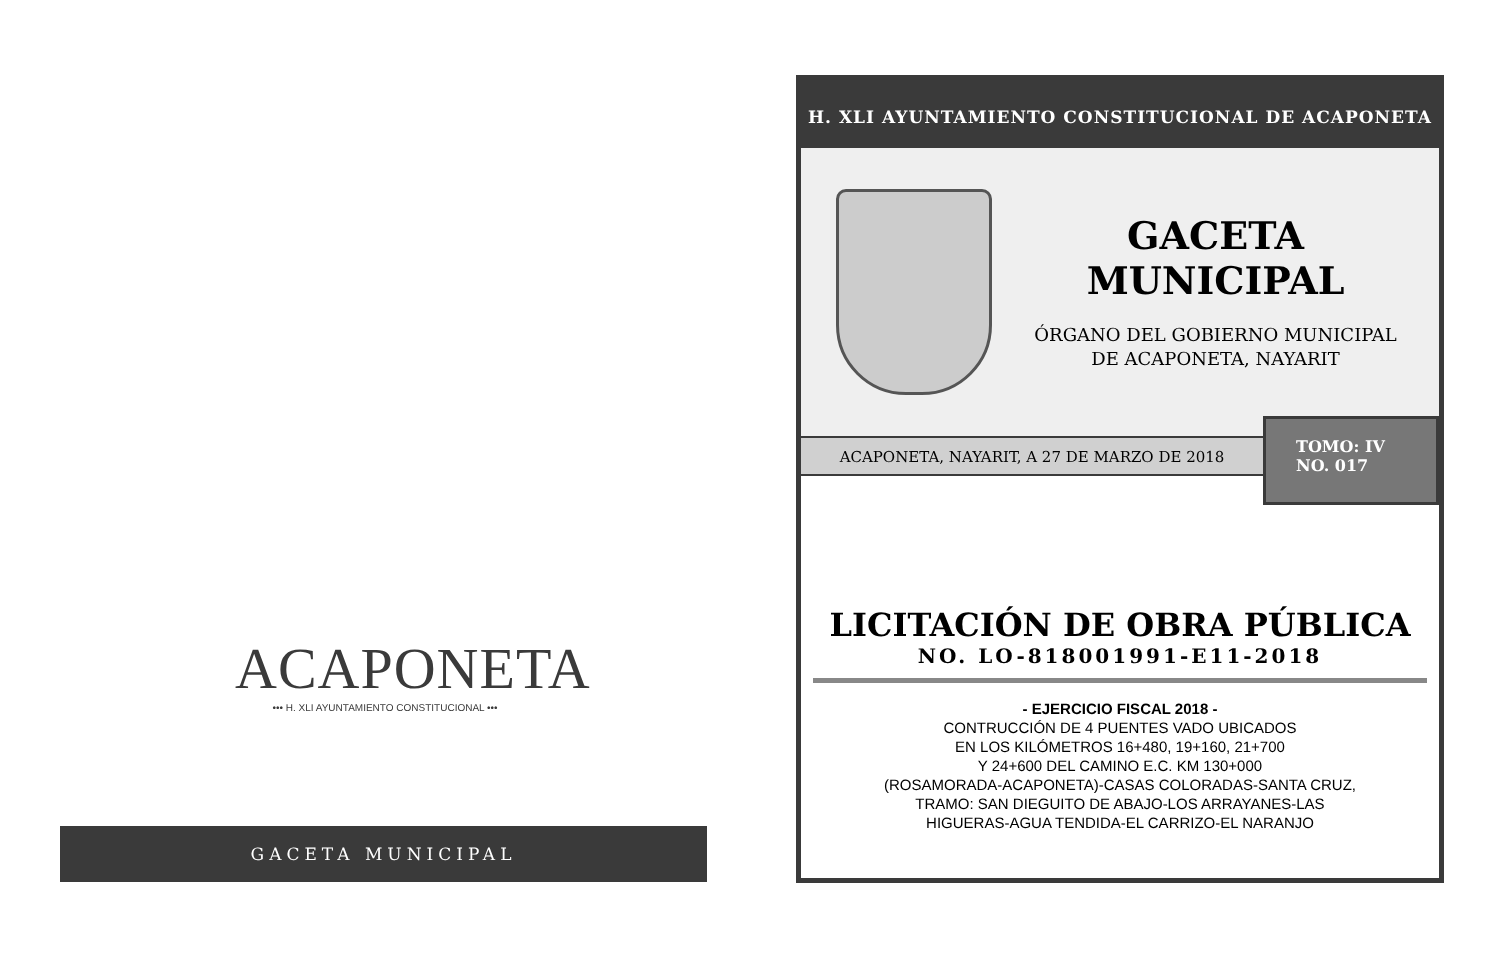ACAPONETA
••• H. XLI AYUNTAMIENTO CONSTITUCIONAL •••
GACETA MUNICIPAL
H. XLI AYUNTAMIENTO CONSTITUCIONAL DE ACAPONETA
GACETA MUNICIPAL
ÓRGANO DEL GOBIERNO MUNICIPAL
DE ACAPONETA, NAYARIT
ACAPONETA, NAYARIT, A 27 DE MARZO DE 2018
TOMO: IV
NO. 017
LICITACIÓN DE OBRA PÚBLICA
NO. LO-818001991-E11-2018
- EJERCICIO FISCAL 2018 -
CONTRUCCIÓN DE 4 PUENTES VADO UBICADOS
EN LOS KILÓMETROS 16+480, 19+160, 21+700
Y 24+600 DEL CAMINO E.C. KM 130+000
(ROSAMORADA-ACAPONETA)-CASAS COLORADAS-SANTA CRUZ,
TRAMO: SAN DIEGUITO DE ABAJO-LOS ARRAYANES-LAS
HIGUERAS-AGUA TENDIDA-EL CARRIZO-EL NARANJO